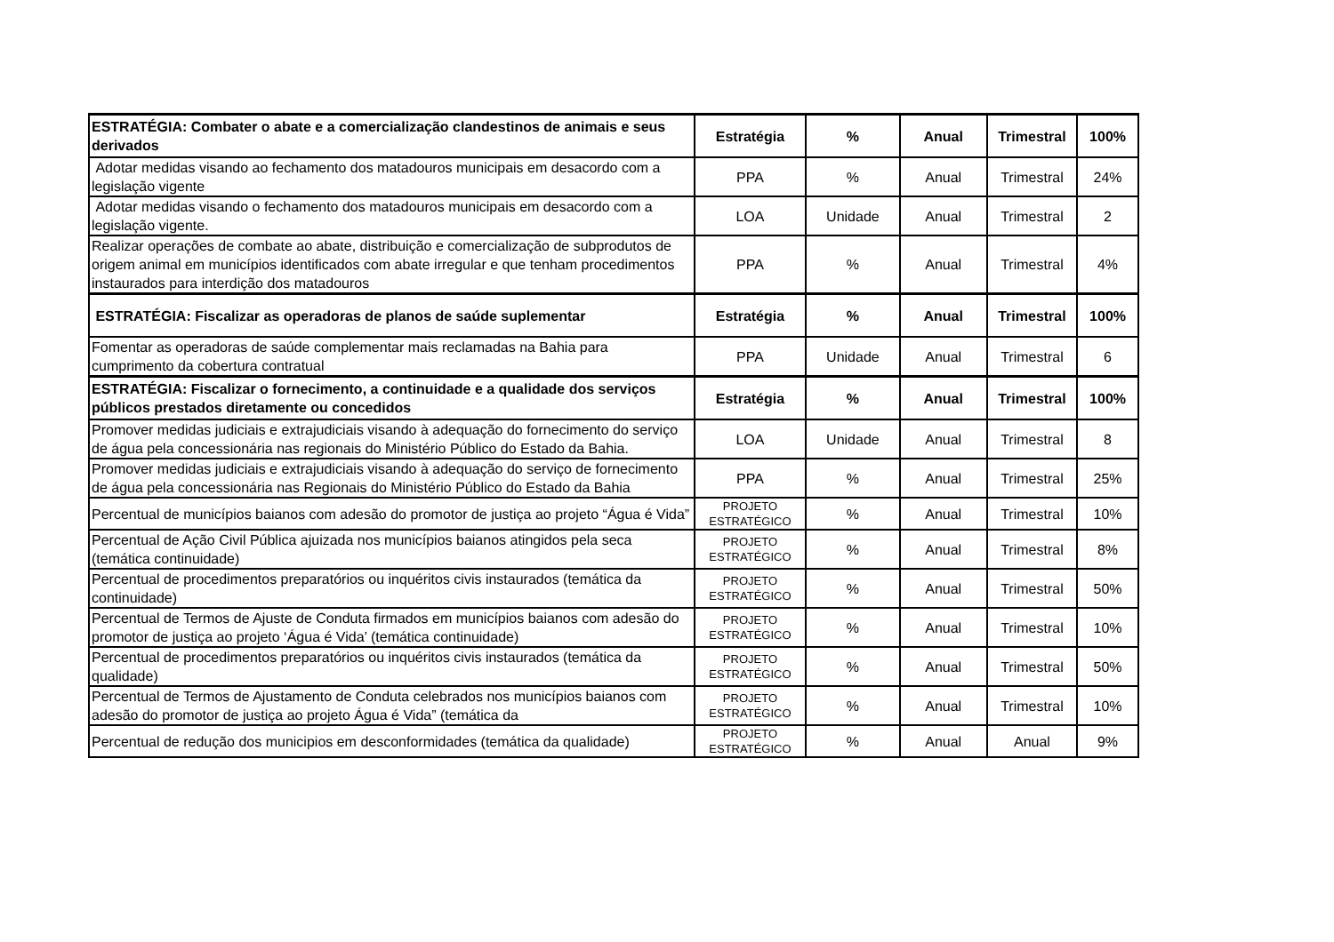| ESTRATÉGIA: Combater o abate e a comercialização clandestinos de animais e seus derivados | Estratégia | % | Anual | Trimestral | 100% |
| Adotar medidas visando ao fechamento dos matadouros municipais em desacordo com a legislação vigente | PPA | % | Anual | Trimestral | 24% |
| Adotar medidas visando o fechamento dos matadouros municipais em desacordo com a legislação vigente. | LOA | Unidade | Anual | Trimestral | 2 |
| Realizar operações de combate ao abate, distribuição e comercialização de subprodutos de origem animal em municípios identificados com abate irregular e que tenham procedimentos instaurados para interdição dos matadouros | PPA | % | Anual | Trimestral | 4% |
| ESTRATÉGIA: Fiscalizar as operadoras de planos de saúde suplementar | Estratégia | % | Anual | Trimestral | 100% |
| Fomentar as operadoras de saúde complementar mais reclamadas na Bahia para cumprimento da cobertura contratual | PPA | Unidade | Anual | Trimestral | 6 |
| ESTRATÉGIA: Fiscalizar o fornecimento, a continuidade e a qualidade dos serviços públicos prestados diretamente ou concedidos | Estratégia | % | Anual | Trimestral | 100% |
| Promover medidas judiciais e extrajudiciais visando à adequação do fornecimento do serviço de água pela concessionária nas regionais do Ministério Público do Estado da Bahia. | LOA | Unidade | Anual | Trimestral | 8 |
| Promover medidas judiciais e extrajudiciais visando à adequação do serviço de fornecimento de água pela concessionária nas Regionais do Ministério Público do Estado da Bahia | PPA | % | Anual | Trimestral | 25% |
| Percentual de municípios baianos com adesão do promotor de justiça ao projeto “Água é Vida” | PROJETO ESTRATÉGICO | % | Anual | Trimestral | 10% |
| Percentual de Ação Civil Pública ajuizada nos municípios baianos atingidos pela seca (temática continuidade) | PROJETO ESTRATÉGICO | % | Anual | Trimestral | 8% |
| Percentual de procedimentos preparatórios ou inquéritos civis instaurados (temática da continuidade) | PROJETO ESTRATÉGICO | % | Anual | Trimestral | 50% |
| Percentual de Termos de Ajuste de Conduta firmados em municípios baianos com adesão do promotor de justiça ao projeto ‘Água é Vida’ (temática continuidade) | PROJETO ESTRATÉGICO | % | Anual | Trimestral | 10% |
| Percentual de procedimentos preparatórios ou inquéritos civis instaurados (temática da qualidade) | PROJETO ESTRATÉGICO | % | Anual | Trimestral | 50% |
| Percentual de Termos de Ajustamento de Conduta celebrados nos municípios baianos com adesão do promotor de justiça ao projeto Água é Vida” (temática da | PROJETO ESTRATÉGICO | % | Anual | Trimestral | 10% |
| Percentual de redução dos municipios em desconformidades (temática da qualidade) | PROJETO ESTRATÉGICO | % | Anual | Anual | 9% |